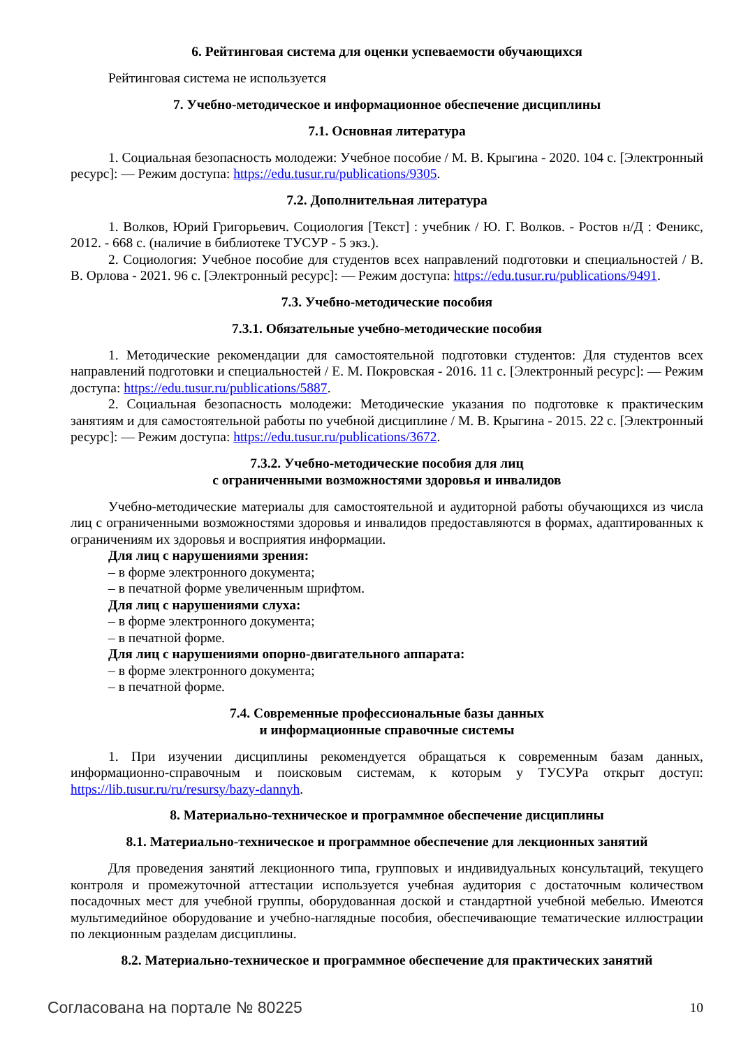6. Рейтинговая система для оценки успеваемости обучающихся
Рейтинговая система не используется
7. Учебно-методическое и информационное обеспечение дисциплины
7.1. Основная литература
1. Социальная безопасность молодежи: Учебное пособие / М. В. Крыгина - 2020. 104 с. [Электронный ресурс]: — Режим доступа: https://edu.tusur.ru/publications/9305.
7.2. Дополнительная литература
1. Волков, Юрий Григорьевич. Социология [Текст] : учебник / Ю. Г. Волков. - Ростов н/Д : Феникс, 2012. - 668 с. (наличие в библиотеке ТУСУР - 5 экз.).
2. Социология: Учебное пособие для студентов всех направлений подготовки и специальностей / В. В. Орлова - 2021. 96 с. [Электронный ресурс]: — Режим доступа: https://edu.tusur.ru/publications/9491.
7.3. Учебно-методические пособия
7.3.1. Обязательные учебно-методические пособия
1. Методические рекомендации для самостоятельной подготовки студентов: Для студентов всех направлений подготовки и специальностей / Е. М. Покровская - 2016. 11 с. [Электронный ресурс]: — Режим доступа: https://edu.tusur.ru/publications/5887.
2. Социальная безопасность молодежи: Методические указания по подготовке к практическим занятиям и для самостоятельной работы по учебной дисциплине / М. В. Крыгина - 2015. 22 с. [Электронный ресурс]: — Режим доступа: https://edu.tusur.ru/publications/3672.
7.3.2. Учебно-методические пособия для лиц
с ограниченными возможностями здоровья и инвалидов
Учебно-методические материалы для самостоятельной и аудиторной работы обучающихся из числа лиц с ограниченными возможностями здоровья и инвалидов предоставляются в формах, адаптированных к ограничениям их здоровья и восприятия информации.
Для лиц с нарушениями зрения:
– в форме электронного документа;
– в печатной форме увеличенным шрифтом.
Для лиц с нарушениями слуха:
– в форме электронного документа;
– в печатной форме.
Для лиц с нарушениями опорно-двигательного аппарата:
– в форме электронного документа;
– в печатной форме.
7.4. Современные профессиональные базы данных
и информационные справочные системы
1. При изучении дисциплины рекомендуется обращаться к современным базам данных, информационно-справочным и поисковым системам, к которым у ТУСУРа открыт доступ: https://lib.tusur.ru/ru/resursy/bazy-dannyh.
8. Материально-техническое и программное обеспечение дисциплины
8.1. Материально-техническое и программное обеспечение для лекционных занятий
Для проведения занятий лекционного типа, групповых и индивидуальных консультаций, текущего контроля и промежуточной аттестации используется учебная аудитория с достаточным количеством посадочных мест для учебной группы, оборудованная доской и стандартной учебной мебелью. Имеются мультимедийное оборудование и учебно-наглядные пособия, обеспечивающие тематические иллюстрации по лекционным разделам дисциплины.
8.2. Материально-техническое и программное обеспечение для практических занятий
Согласована на портале № 80225 10